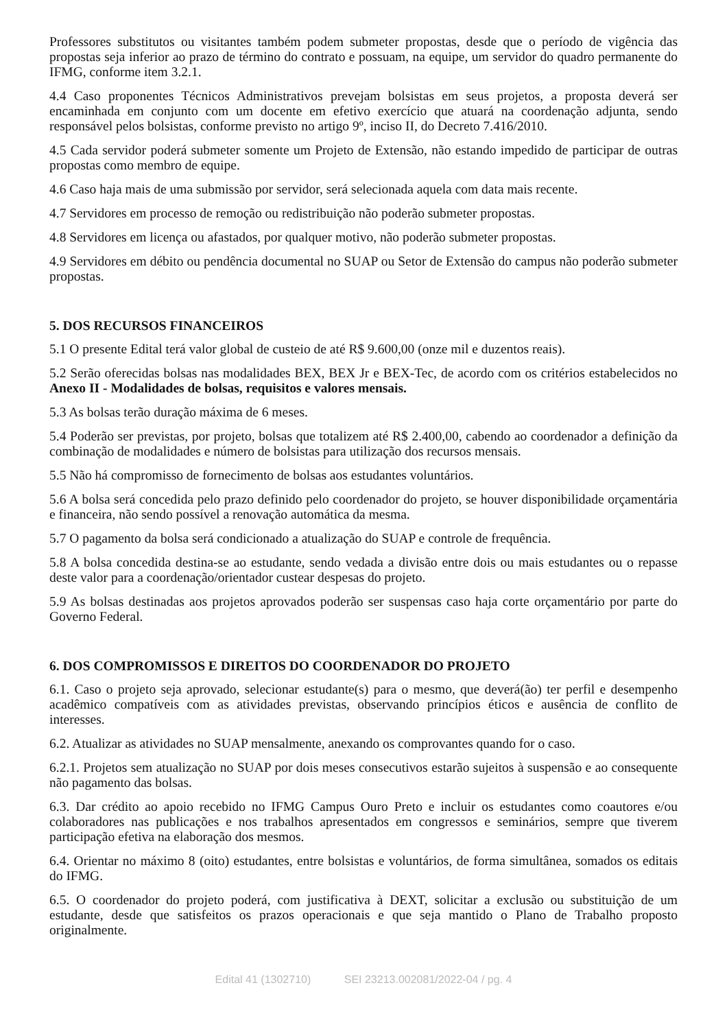Professores substitutos ou visitantes também podem submeter propostas, desde que o período de vigência das propostas seja inferior ao prazo de término do contrato e possuam, na equipe, um servidor do quadro permanente do IFMG, conforme item 3.2.1.
4.4 Caso proponentes Técnicos Administrativos prevejam bolsistas em seus projetos, a proposta deverá ser encaminhada em conjunto com um docente em efetivo exercício que atuará na coordenação adjunta, sendo responsável pelos bolsistas, conforme previsto no artigo 9º, inciso II, do Decreto 7.416/2010.
4.5 Cada servidor poderá submeter somente um Projeto de Extensão, não estando impedido de participar de outras propostas como membro de equipe.
4.6 Caso haja mais de uma submissão por servidor, será selecionada aquela com data mais recente.
4.7 Servidores em processo de remoção ou redistribuição não poderão submeter propostas.
4.8 Servidores em licença ou afastados, por qualquer motivo, não poderão submeter propostas.
4.9 Servidores em débito ou pendência documental no SUAP ou Setor de Extensão do campus não poderão submeter propostas.
5. DOS RECURSOS FINANCEIROS
5.1 O presente Edital terá valor global de custeio de até R$ 9.600,00 (onze mil e duzentos reais).
5.2 Serão oferecidas bolsas nas modalidades BEX, BEX Jr e BEX-Tec, de acordo com os critérios estabelecidos no Anexo II - Modalidades de bolsas, requisitos e valores mensais.
5.3 As bolsas terão duração máxima de 6 meses.
5.4 Poderão ser previstas, por projeto, bolsas que totalizem até R$ 2.400,00, cabendo ao coordenador a definição da combinação de modalidades e número de bolsistas para utilização dos recursos mensais.
5.5 Não há compromisso de fornecimento de bolsas aos estudantes voluntários.
5.6 A bolsa será concedida pelo prazo definido pelo coordenador do projeto, se houver disponibilidade orçamentária e financeira, não sendo possível a renovação automática da mesma.
5.7 O pagamento da bolsa será condicionado a atualização do SUAP e controle de frequência.
5.8 A bolsa concedida destina-se ao estudante, sendo vedada a divisão entre dois ou mais estudantes ou o repasse deste valor para a coordenação/orientador custear despesas do projeto.
5.9 As bolsas destinadas aos projetos aprovados poderão ser suspensas caso haja corte orçamentário por parte do Governo Federal.
6. DOS COMPROMISSOS E DIREITOS DO COORDENADOR DO PROJETO
6.1. Caso o projeto seja aprovado, selecionar estudante(s) para o mesmo, que deverá(ão) ter perfil e desempenho acadêmico compatíveis com as atividades previstas, observando princípios éticos e ausência de conflito de interesses.
6.2. Atualizar as atividades no SUAP mensalmente, anexando os comprovantes quando for o caso.
6.2.1. Projetos sem atualização no SUAP por dois meses consecutivos estarão sujeitos à suspensão e ao consequente não pagamento das bolsas.
6.3. Dar crédito ao apoio recebido no IFMG Campus Ouro Preto e incluir os estudantes como coautores e/ou colaboradores nas publicações e nos trabalhos apresentados em congressos e seminários, sempre que tiverem participação efetiva na elaboração dos mesmos.
6.4. Orientar no máximo 8 (oito) estudantes, entre bolsistas e voluntários, de forma simultânea, somados os editais do IFMG.
6.5. O coordenador do projeto poderá, com justificativa à DEXT, solicitar a exclusão ou substituição de um estudante, desde que satisfeitos os prazos operacionais e que seja mantido o Plano de Trabalho proposto originalmente.
Edital 41 (1302710) SEI 23213.002081/2022-04 / pg. 4